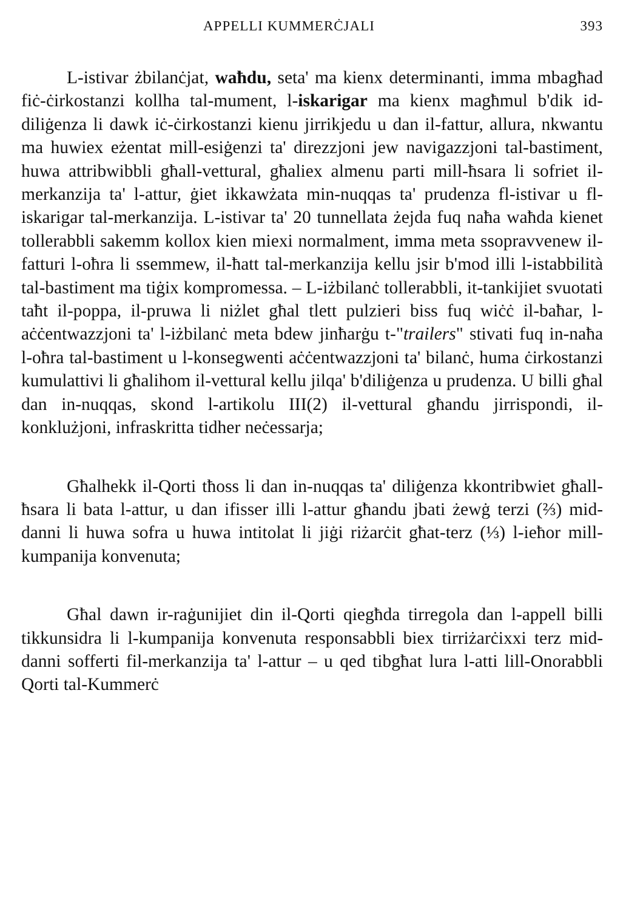APPELLI KUMMERĊJALI 393
L-istivar żbilanċjat, waħdu, seta' ma kienx determinanti, imma mbagħad fiċ-ċirkostanzi kollha tal-mument, l-iskarigar ma kienx magħmul b'dik id-diliġenza li dawk iċ-ċirkostanzi kienu jirrikjedu u dan il-fattur, allura, nkwantu ma huwiex eżentat mill-esiġenzi ta' direzzjoni jew navigazzjoni tal-bastiment, huwa attribwibbli għall-vettural, għaliex almenu parti mill-ħsara li sofriet il-merkanzija ta' l-attur, ġiet ikkawżata min-nuqqas ta' prudenza fl-istivar u fl-iskarigar tal-merkanzija. L-istivar ta' 20 tunnellata żejda fuq naħa waħda kienet tollerabbli sakemm kollox kien miexi normalment, imma meta ssopravvenew il-fatturi l-oħra li ssemmew, il-ħatt tal-merkanzija kellu jsir b'mod illi l-istabbilità tal-bastiment ma tiġix kompromessa. – L-iżbilanċ tollerabbli, it-tankijiet svuotati taħt il-poppa, il-pruwa li niżlet għal tlett pulzieri biss fuq wiċċ il-baħar, l-aċċentwazzjoni ta' l-iżbilanċ meta bdew jinħarġu t-"trailers" stivati fuq in-naħa l-oħra tal-bastiment u l-konsegwenti aċċentwazzjoni ta' bilanċ, huma ċirkostanzi kumulattivi li għalihom il-vettural kellu jilqa' b'diliġenza u prudenza. U billi għal dan in-nuqqas, skond l-artikolu III(2) il-vettural għandu jirrispondi, il-konklużjoni, infraskritta tidher neċessarja;
Għalhekk il-Qorti tħoss li dan in-nuqqas ta' diliġenza kkontribwiet għall-ħsara li bata l-attur, u dan ifisser illi l-attur għandu jbati żewġ terzi (⅔) mid-danni li huwa sofra u huwa intitolat li jiġi riżarċit għat-terz (⅓) l-ieħor mill-kumpanija konvenuta;
Għal dawn ir-raġunijiet din il-Qorti qiegħda tirregola dan l-appell billi tikkunsidra li l-kumpanija konvenuta responsabbli biex tirriżarċixxi terz mid-danni sofferti fil-merkanzija ta' l-attur – u qed tibgħat lura l-atti lill-Onorabbli Qorti tal-Kummerċ